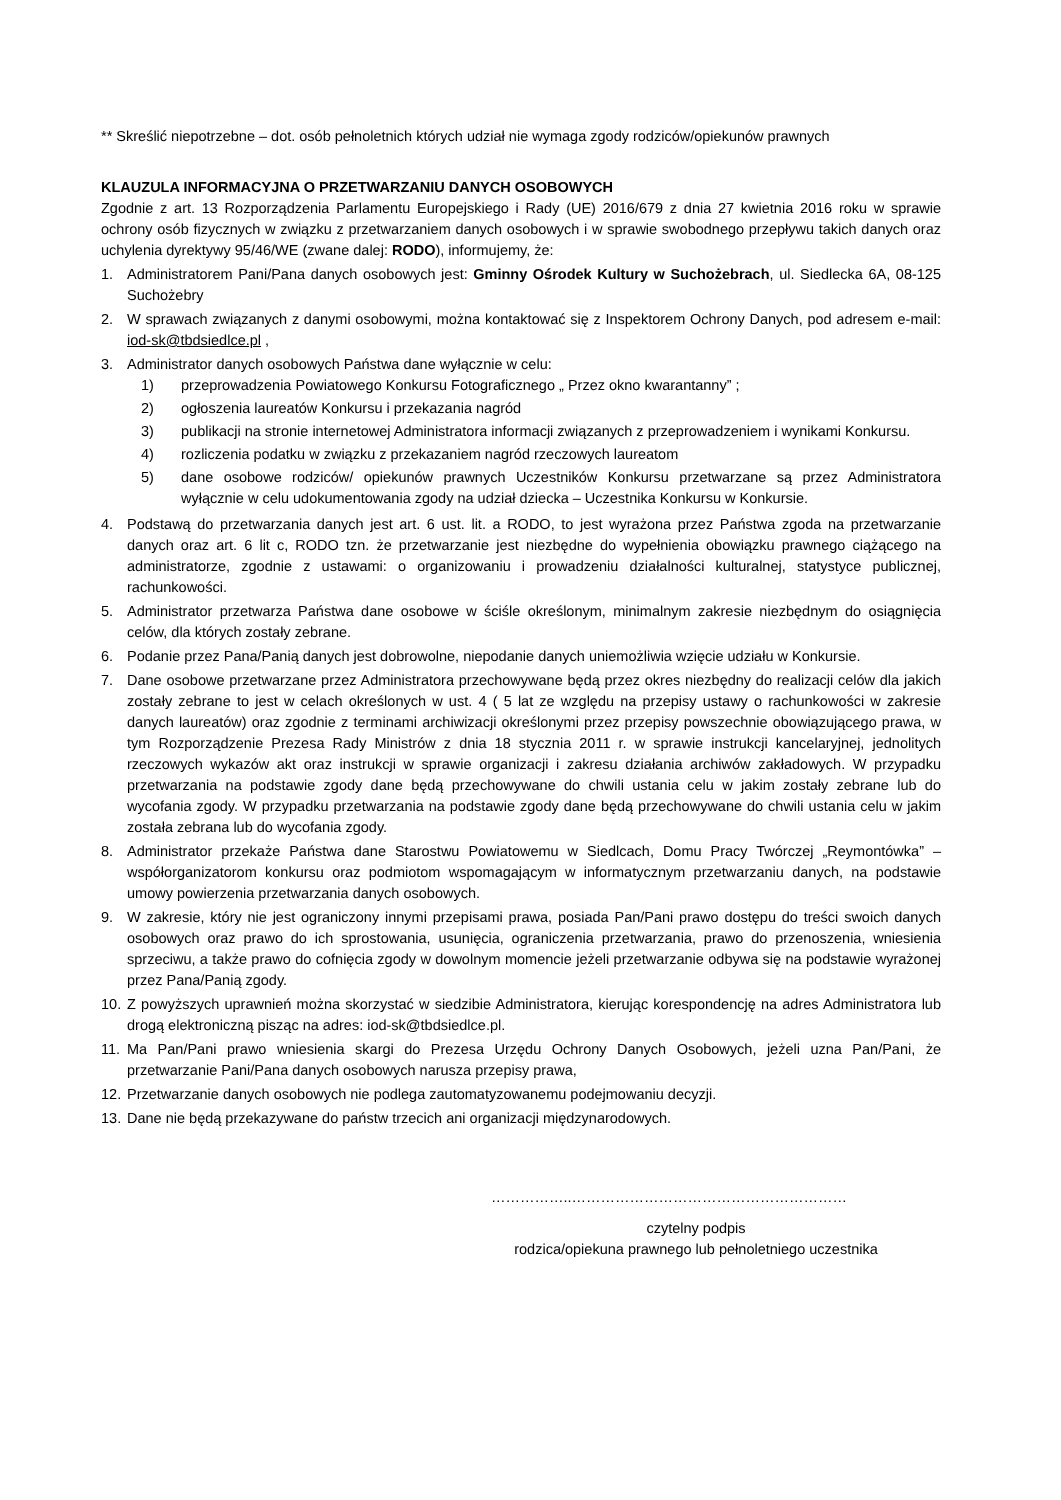** Skreślić niepotrzebne – dot. osób pełnoletnich których udział nie wymaga zgody rodziców/opiekunów prawnych
KLAUZULA INFORMACYJNA O PRZETWARZANIU DANYCH OSOBOWYCH
Zgodnie z art. 13 Rozporządzenia Parlamentu Europejskiego i Rady (UE) 2016/679 z dnia 27 kwietnia 2016 roku w sprawie ochrony osób fizycznych w związku z przetwarzaniem danych osobowych i w sprawie swobodnego przepływu takich danych oraz uchylenia dyrektywy 95/46/WE (zwane dalej: RODO), informujemy, że:
1. Administratorem Pani/Pana danych osobowych jest: Gminny Ośrodek Kultury w Suchożebrach, ul. Siedlecka 6A, 08-125 Suchożebry
2. W sprawach związanych z danymi osobowymi, można kontaktować się z Inspektorem Ochrony Danych, pod adresem e-mail: iod-sk@tbdsiedlce.pl ,
3. Administrator danych osobowych Państwa dane wyłącznie w celu:
1) przeprowadzenia Powiatowego Konkursu Fotograficznego „ Przez okno kwarantanny” ;
2) ogłoszenia laureatów Konkursu i przekazania nagród
3) publikacji na stronie internetowej Administratora informacji związanych z przeprowadzeniem i wynikami Konkursu.
4) rozliczenia podatku w związku z przekazaniem nagród rzeczowych laureatom
5) dane osobowe rodziców/ opiekunów prawnych Uczestników Konkursu przetwarzane są przez Administratora wyłącznie w celu udokumentowania zgody na udział dziecka – Uczestnika Konkursu w Konkursie.
4. Podstawą do przetwarzania danych jest art. 6 ust. lit. a RODO, to jest wyrażona przez Państwa zgoda na przetwarzanie danych oraz art. 6 lit c, RODO tzn. że przetwarzanie jest niezbędne do wypełnienia obowiązku prawnego ciążącego na administratorze, zgodnie z ustawami: o organizowaniu i prowadzeniu działalności kulturalnej, statystyce publicznej, rachunkowości.
5. Administrator przetwarza Państwa dane osobowe w ściśle określonym, minimalnym zakresie niezbędnym do osiągnięcia celów, dla których zostały zebrane.
6. Podanie przez Pana/Panią danych jest dobrowolne, niepodanie danych uniemożliwia wzięcie udziału w Konkursie.
7. Dane osobowe przetwarzane przez Administratora przechowywane będą przez okres niezbędny do realizacji celów dla jakich zostały zebrane to jest w celach określonych w ust. 4 ( 5 lat ze względu na przepisy ustawy o rachunkowości w zakresie danych laureatów) oraz zgodnie z terminami archiwizacji określonymi przez przepisy powszechnie obowiązującego prawa, w tym Rozporządzenie Prezesa Rady Ministrów z dnia 18 stycznia 2011 r. w sprawie instrukcji kancelaryjnej, jednolitych rzeczowych wykazów akt oraz instrukcji w sprawie organizacji i zakresu działania archiwów zakładowych. W przypadku przetwarzania na podstawie zgody dane będą przechowywane do chwili ustania celu w jakim zostały zebrane lub do wycofania zgody. W przypadku przetwarzania na podstawie zgody dane będą przechowywane do chwili ustania celu w jakim została zebrana lub do wycofania zgody.
8. Administrator przekaże Państwa dane Starostwu Powiatowemu w Siedlcach, Domu Pracy Twórczej „Reymontówka” – współorganizatorom konkursu oraz podmiotom wspomagającym w informatycznym przetwarzaniu danych, na podstawie umowy powierzenia przetwarzania danych osobowych.
9. W zakresie, który nie jest ograniczony innymi przepisami prawa, posiada Pan/Pani prawo dostępu do treści swoich danych osobowych oraz prawo do ich sprostowania, usunięcia, ograniczenia przetwarzania, prawo do przenoszenia, wniesienia sprzeciwu, a także prawo do cofnięcia zgody w dowolnym momencie jeżeli przetwarzanie odbywa się na podstawie wyrażonej przez Pana/Panią zgody.
10. Z powyższych uprawnień można skorzystać w siedzibie Administratora, kierując korespondencję na adres Administratora lub drogą elektroniczną pisząc na adres: iod-sk@tbdsiedlce.pl.
11. Ma Pan/Pani prawo wniesienia skargi do Prezesa Urzędu Ochrony Danych Osobowych, jeżeli uzna Pan/Pani, że przetwarzanie Pani/Pana danych osobowych narusza przepisy prawa,
12. Przetwarzanie danych osobowych nie podlega zautomatyzowanemu podejmowaniu decyzji.
13. Dane nie będą przekazywane do państw trzecich ani organizacji międzynarodowych.
……………..…………………………………………………
czytelny podpis
rodzica/opiekuna prawnego lub pełnoletniego uczestnika